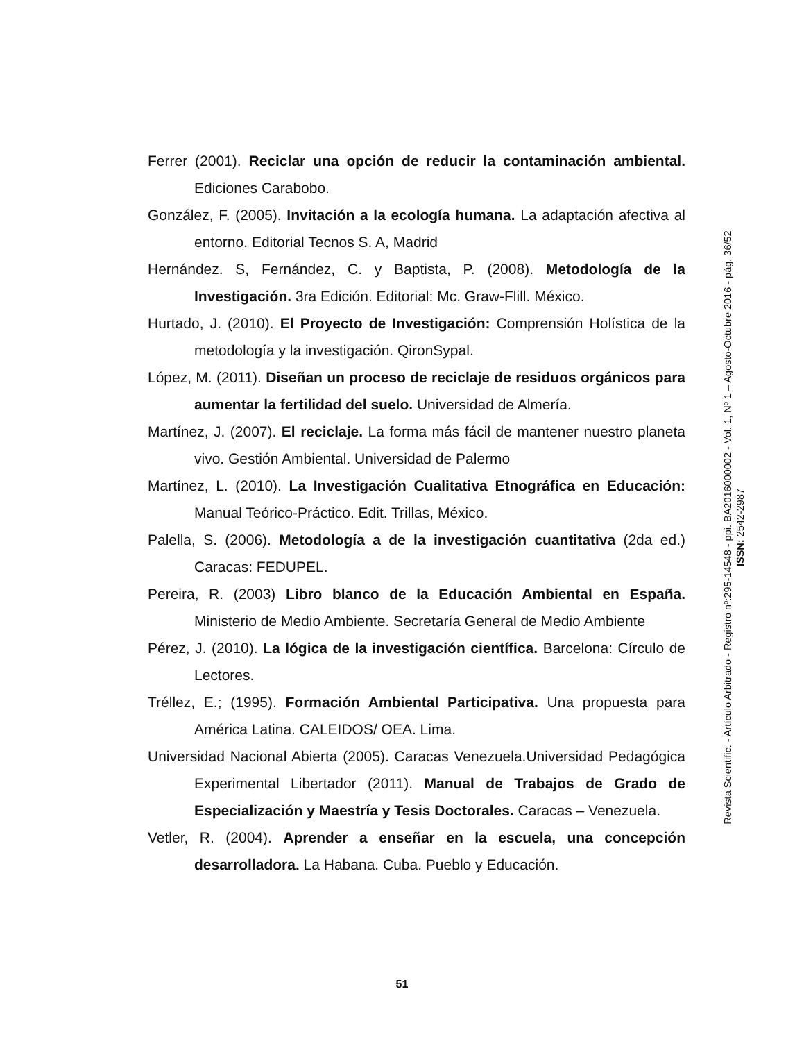Ferrer (2001). Reciclar una opción de reducir la contaminación ambiental. Ediciones Carabobo.
González, F. (2005). Invitación a la ecología humana. La adaptación afectiva al entorno. Editorial Tecnos S. A, Madrid
Hernández. S, Fernández, C. y Baptista, P. (2008). Metodología de la Investigación. 3ra Edición. Editorial: Mc. Graw-Flill. México.
Hurtado, J. (2010). El Proyecto de Investigación: Comprensión Holística de la metodología y la investigación. QironSypal.
López, M. (2011). Diseñan un proceso de reciclaje de residuos orgánicos para aumentar la fertilidad del suelo. Universidad de Almería.
Martínez, J. (2007). El reciclaje. La forma más fácil de mantener nuestro planeta vivo. Gestión Ambiental. Universidad de Palermo
Martínez, L. (2010). La Investigación Cualitativa Etnográfica en Educación: Manual Teórico-Práctico. Edit. Trillas, México.
Palella, S. (2006). Metodología a de la investigación cuantitativa (2da ed.) Caracas: FEDUPEL.
Pereira, R. (2003) Libro blanco de la Educación Ambiental en España. Ministerio de Medio Ambiente. Secretaría General de Medio Ambiente
Pérez, J. (2010). La lógica de la investigación científica. Barcelona: Círculo de Lectores.
Tréllez, E.; (1995). Formación Ambiental Participativa. Una propuesta para América Latina. CALEIDOS/ OEA. Lima.
Universidad Nacional Abierta (2005). Caracas Venezuela.Universidad Pedagógica Experimental Libertador (2011). Manual de Trabajos de Grado de Especialización y Maestría y Tesis Doctorales. Caracas – Venezuela.
Vetler, R. (2004). Aprender a enseñar en la escuela, una concepción desarrolladora. La Habana. Cuba. Pueblo y Educación.
Revista Scientific. - Artículo Arbitrado - Registro nº:295-14548 - ppi. BA2016000002 - Vol. 1, Nº 1 – Agosto-Octubre 2016 - pág. 36/52
ISSN: 2542-2987
51